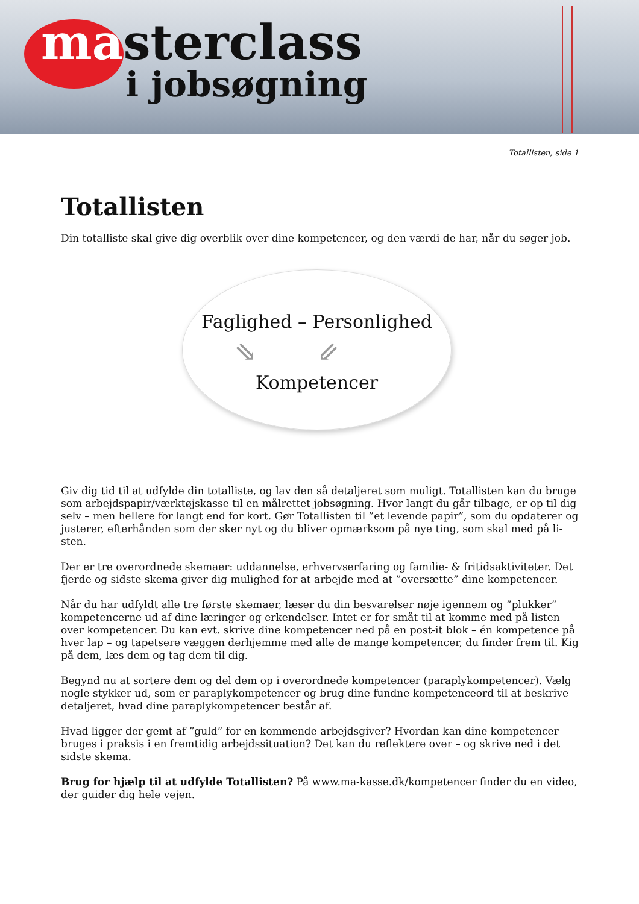masterclass
i jobsøgning
Totallisten, side 1
Totallisten
Din totalliste skal give dig overblik over dine kompetencer, og den værdi de har, når du søger job.
Faglighed – Personlighed
⇘⇙
Kompetencer
Giv dig tid til at udfylde din totalliste, og lav den så detaljeret som muligt. Totallisten kan du bruge som arbejdspapir/værktøjskasse til en målrettet jobsøgning. Hvor langt du går tilbage, er op til dig selv – men hellere for langt end for kort. Gør Totallisten til ”et levende papir”, som du opdaterer og justerer, efterhånden som der sker nyt og du bliver opmærksom på nye ting, som skal med på li-sten.
Der er tre overordnede skemaer: uddannelse, erhvervserfaring og familie- & fritidsaktiviteter. Det fjerde og sidste skema giver dig mulighed for at arbejde med at ”oversætte” dine kompetencer.
Når du har udfyldt alle tre første skemaer, læser du din besvarelser nøje igennem og ”plukker” kompetencerne ud af dine læringer og erkendelser. Intet er for småt til at komme med på listen over kompetencer. Du kan evt. skrive dine kompetencer ned på en post-it blok – én kompetence på hver lap – og tapetsere væggen derhjemme med alle de mange kompetencer, du finder frem til. Kig på dem, læs dem og tag dem til dig.
Begynd nu at sortere dem og del dem op i overordnede kompetencer (paraplykompetencer). Vælg nogle stykker ud, som er paraplykompetencer og brug dine fundne kompetenceord til at beskrive detaljeret, hvad dine paraplykompetencer består af.
Hvad ligger der gemt af ”guld” for en kommende arbejdsgiver? Hvordan kan dine kompetencer bruges i praksis i en fremtidig arbejdssituation? Det kan du reflektere over – og skrive ned i det sidste skema.
Brug for hjælp til at udfylde Totallisten? På www.ma-kasse.dk/kompetencer finder du en video, der guider dig hele vejen.